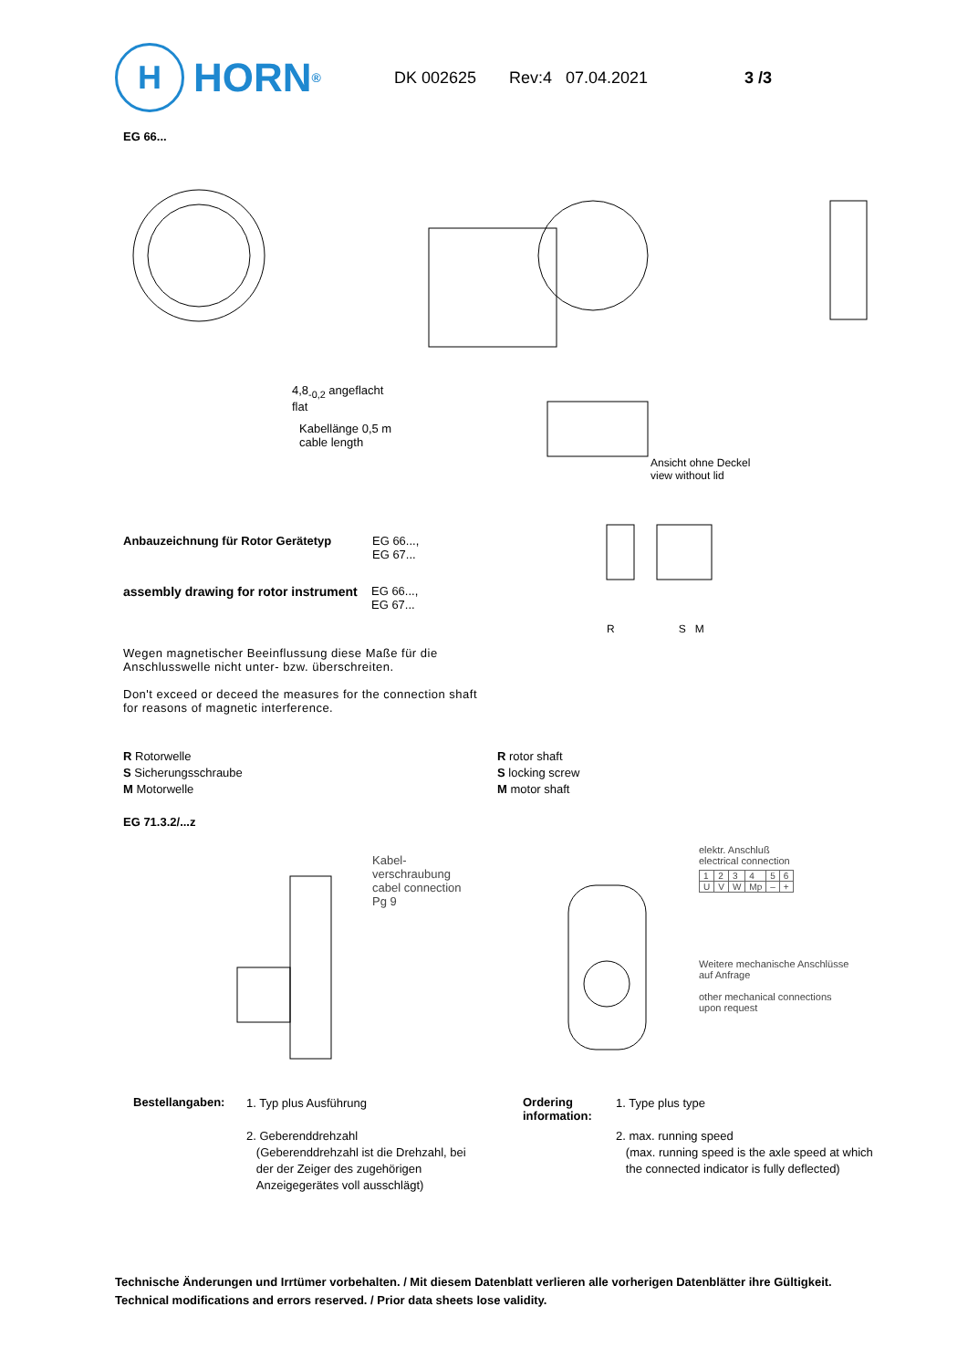H
HORN<sup>®</sup>
DK 002625 Rev:4 07.04.2021 3 /3
EG 66...
4,8<sub>-0,2</sub> angeflacht
flat
Kabellänge 0,5 m
cable length
Ansicht ohne Deckel
view without lid
R S M
Anbauzeichnung für Rotor Gerätetyp EG 66...,
EG 67...
assembly drawing for rotor instrument EG 66...,
EG 67...
Wegen magnetischer Beeinflussung diese Maße für die Anschlusswelle nicht unter- bzw. überschreiten.
Don't exceed or deceed the measures for the connection shaft for reasons of magnetic interference.
R Rotorwelle
S Sicherungsschraube
M Motorwelle
R rotor shaft
S locking screw
M motor shaft
EG 71.3.2/...z
Kabel-
verschraubung
cabel connection
Pg 9
elektr. Anschluß
electrical connection
| 1 | 2 | 3 | 4 | 5 | 6 |
| U | V | W | Mp | – | + |
Weitere mechanische Anschlüsse
auf Anfrage
other mechanical connections
upon request
Bestellangaben:
1. Typ plus Ausführung
2. Geberenddrehzahl
(Geberenddrehzahl ist die Drehzahl, bei
der der Zeiger des zugehörigen
Anzeigegerätes voll ausschlägt)
Ordering
information:
1. Type plus type
2. max. running speed
(max. running speed is the axle speed at which
the connected indicator is fully deflected)
Technische Änderungen und Irrtümer vorbehalten. / Mit diesem Datenblatt verlieren alle vorherigen Datenblätter ihre Gültigkeit.
Technical modifications and errors reserved. / Prior data sheets lose validity.